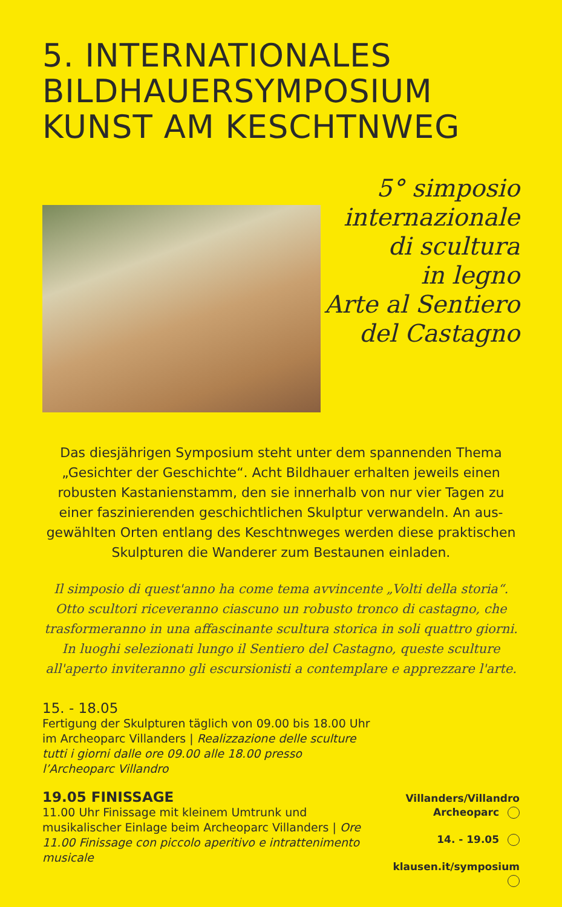5. INTERNATIONALES
BILDHAUERSYMPOSIUM
KUNST AM KESCHTNWEG
5° simposio
internazionale
di scultura
in legno
Arte al Sentiero
del Castagno
Das diesjährigen Symposium steht unter dem spannenden Thema „Gesichter der Geschichte“. Acht Bildhauer erhalten jeweils einen robusten Kastanienstamm, den sie innerhalb von nur vier Tagen zu einer faszinierenden geschichtlichen Skulptur verwandeln. An aus­gewählten Orten entlang des Keschtnweges werden diese prakti­schen Skulpturen die Wanderer zum Bestaunen einladen.
Il simposio di quest'anno ha come tema avvincente „Volti della storia“. Otto scultori riceveranno ciascuno un robusto tronco di castagno, che trasforme­ranno in una affascinante scultura storica in soli quattro giorni. In luoghi sele­zionati lungo il Sentiero del Castagno, queste sculture all'aperto inviteranno gli escursionisti a contemplare e apprezzare l'arte.
15. - 18.05
Fertigung der Skulpturen täglich von 09.00 bis 18.00 Uhr im Archeoparc Villanders | Realizzazione delle sculture tutti i giorni dalle ore 09.00 alle 18.00 presso l’Archeoparc Villandro
19.05 FINISSAGE
11.00 Uhr Finissage mit kleinem Umtrunk und musikalischer Einlage beim Archeoparc Villanders | Ore 11.00 Finissage con piccolo aperitivo e intrattenimento musicale
Villanders/Villandro
Archeoparc
14. - 19.05
klausen.it/symposium